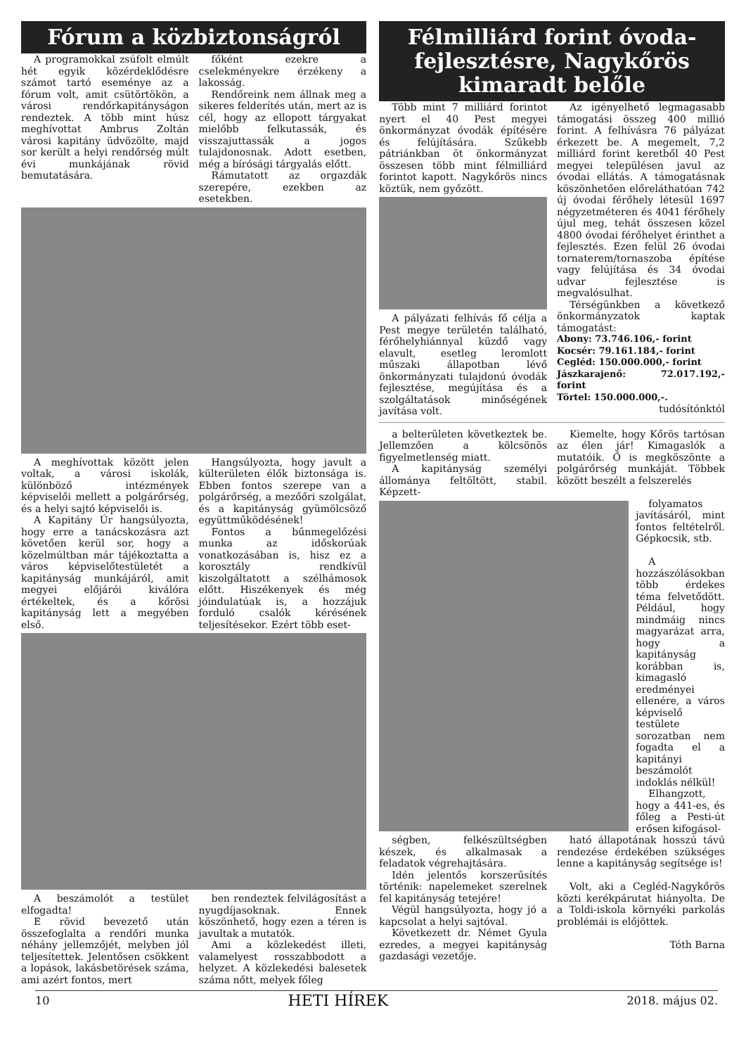Fórum a közbiztonságról
A programokkal zsúfolt elmúlt hét egyik közérdeklődésre számot tartó eseménye az a fórum volt, amit csütörtökön, a városi rendőrkapitányságon rendeztek. A több mint húsz meghívottat Ambrus Zoltán városi kapitány üdvözölte, majd sor került a helyi rendőrség múlt évi munkájának rövid bemutatására.
főként ezekre a cselekményekre érzékeny a lakosság.
Rendőreink nem állnak meg a sikeres felderítés után, mert az is cél, hogy az ellopott tárgyakat mielőbb felkutassák, és visszajuttassák a jogos tulajdonosnak. Adott esetben, még a bírósági tárgyalás előtt.
Rámutatott az orgazdák szerepére, ezekben az esetekben.
A meghívottak között jelen voltak, a városi iskolák, különböző intézmények képviselői mellett a polgárőrség, és a helyi sajtó képviselői is.
A Kapitány Úr hangsúlyozta, hogy erre a tanácskozásra azt követően kerül sor, hogy a közelmúltban már tájékoztatta a város képviselőtestületét a kapitányság munkájáról, amit megyei előjárói kiválóra értékeltek, és a kőrösi kapitányság lett a megyében első.
Hangsúlyozta, hogy javult a külterületen élők biztonsága is. Ebben fontos szerepe van a polgárőrség, a mezőőri szolgálat, és a kapitányság gyümölcsöző együttműködésének!
Fontos a bűnmegelőzési munka az időskorúak vonatkozásában is, hisz ez a korosztály rendkívül kiszolgáltatott a szélhámosok előtt. Hiszékenyek és még jóindulatúak is, a hozzájuk forduló csalók kérésének teljesítésekor. Ezért több eset-
A beszámolót a testület elfogadta!
E rövid bevezető után összefoglalta a rendőri munka néhány jellemzőjét, melyben jól teljesítettek. Jelentősen csökkent a lopások, lakásbetörések száma, ami azért fontos, mert
ben rendeztek felvilágosítást a nyugdíjasoknak. Ennek köszönhető, hogy ezen a téren is javultak a mutatók.
Ami a közlekedést illeti, valamelyest rosszabbodott a helyzet. A közlekedési balesetek száma nőtt, melyek főleg
Félmilliárd forint óvoda-fejlesztésre, Nagykőrös kimaradt belőle
Több mint 7 milliárd forintot nyert el 40 Pest megyei önkormányzat óvodák építésére és felújítására. Szűkebb pátriánkban öt önkormányzat összesen több mint félmilliárd forintot kapott. Nagykőrös nincs köztük, nem győzött.
A pályázati felhívás fő célja a Pest megye területén található, férőhelyhiánnyal küzdő vagy elavult, esetleg leromlott műszaki állapotban lévő önkormányzati tulajdonú óvodák fejlesztése, megújítása és a szolgáltatások minőségének javítása volt.
Az igényelhető legmagasabb támogatási összeg 400 millió forint. A felhívásra 76 pályázat érkezett be. A megemelt, 7,2 milliárd forint keretből 40 Pest megyei településen javul az óvodai ellátás. A támogatásnak köszönhetően előreláthatóan 742 új óvodai férőhely létesül 1697 négyzetméteren és 4041 férőhely újul meg, tehát összesen közel 4800 óvodai férőhelyet érinthet a fejlesztés. Ezen felül 26 óvodai tornaterem/tornaszoba építése vagy felújítása és 34 óvodai udvar fejlesztése is megvalósulhat.
Térségünkben a következő önkormányzatok kaptak támogatást:
Abony: 73.746.106,- forint
Kocsér: 79.161.184,- forint
Cegléd: 150.000.000,- forint
Jászkarajenő: 72.017.192,- forint
Törtel: 150.000.000,-.
tudósítónktól
a belterületen következtek be. Jellemzően a kölcsönös figyelmetlenség miatt.
A kapitányság személyi állománya feltöltött, stabil. Képzett-
Kiemelte, hogy Kőrös tartósan az élen jár! Kimagaslók a mutatóik. Ő is megköszönte a polgárőrség munkáját. Többek között beszélt a felszerelés
folyamatos javításáról, mint fontos feltételről. Gépkocsik, stb.
A hozzászólásokban több érdekes téma felvetődött. Például, hogy mindmáig nincs magyarázat arra, hogy a kapitányság korábban is, kimagasló eredményei ellenére, a város képviselő testülete sorozatban nem fogadta el a kapitányi beszámolót indoklás nélkül!
Elhangzott, hogy a 441-es, és főleg a Pesti-út erősen kifogásol-
ségben, felkészültségben készek, és alkalmasak a feladatok végrehajtására.
Idén jelentős korszerűsítés történik: napelemeket szerelnek fel kapitányság tetejére!
Végül hangsúlyozta, hogy jó a kapcsolat a helyi sajtóval.
Következett dr. Német Gyula ezredes, a megyei kapitányság gazdasági vezetője.
ható állapotának hosszú távú rendezése érdekében szükséges lenne a kapitányság segítsége is!
Volt, aki a Cegléd-Nagykőrös közti kerékpárutat hiányolta. De a Toldi-iskola környéki parkolás problémái is előjöttek.
Tóth Barna
10 HETI HÍREK 2018. május 02.